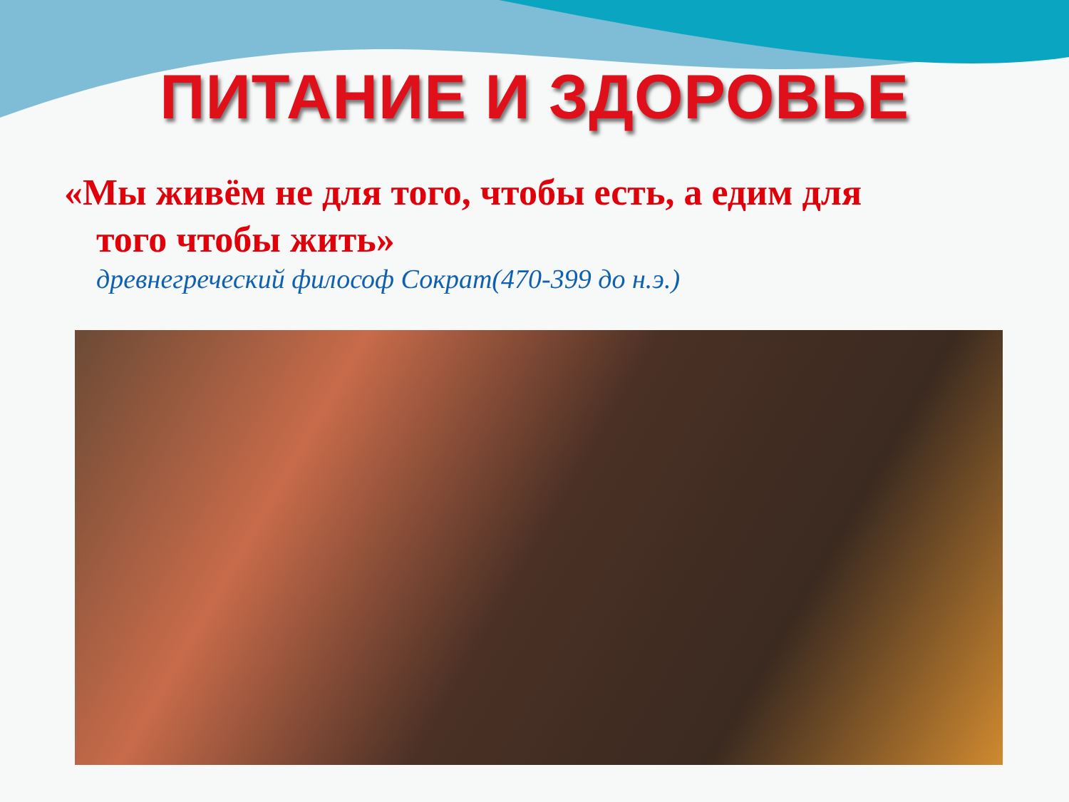ПИТАНИЕ И ЗДОРОВЬЕ
«Мы живём не для того, чтобы есть, а едим для
того чтобы жить»
древнегреческий философ Сократ(470-399 до н.э.)